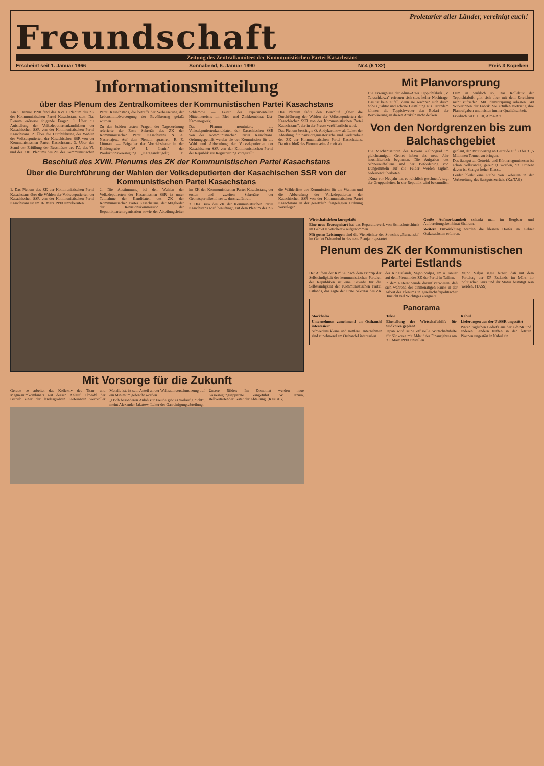Proletarier aller Länder, vereinigt euch!
Freundschaft
Zeitung des Zentralkomitees der Kommunistischen Partei Kasachstans
Erscheint seit 1. Januar 1966 Sonnabend, 6. Januar 1990 Nr.4 (6 132) Preis 3 Kopeken
Informationsmitteilung
über das Plenum des Zentralkomitees der Kommunistischen Partei Kasachstans
Am 5. Januar 1990 fand das XVIII. Plenum des ZK der Kommunistischen Partei Kasachstans statt. Das Plenum erörterte folgende Fragen: 1. Über die Aufstellung der Volksdeputiertenkandidaten der Kasachischen SSR von der Kommunistischen Partei Kasachstans. 2. Über die Durchführung der Wahlen der Volksdeputierten der Kasachischen SSR von der Kommunistischen Partei Kasachstans. 3. Über den Stand der Erfüllung der Beschlüsse des IV., des VI. und des XIII. Plenums des ZK der Kommunistischen Partei Kasachstans, die betreffs der Verbesserung der Lebensmittelversorgung der Bevölkerung gefaßt wurden.
Zu den beiden ersten Fragen der Tagesordnung referierte der Erste Sekretär des ZK der Kommunistischen Partei Kasachstans N. A. Nasarbajew. Auf dem Plenum sprachen: R. E. Littmann — Brigadier der Vortriebshauer in der Kohlengrube „W. I. Lenin" der Produktionsvereinigung „Karagandaugol"; J. P. Schlemow — Leiter des experimentellen Hüttenbereichs im Blei- und Zinkkombinat Ust-Kamenogorsk; ...
Das Plenum nominierte die Volksdeputiertenkandidaten der Kasachischen SSR von der Kommunistischen Partei Kasachtans. Ordnungsgemäß werden sie der Kommission für die Wahl und Abberufung der Volksdeputierten der Kasachischen SSR von der Kommunistischen Partei der Republik zur Registrierung vorgestellt.
Das Plenum faßte den Beschluß „Über die Durchführung der Wahlen der Volksdeputierten der Kasachischen SSR von der Kommunistischen Partei Kasachstans", der in der Presse veröffentlicht wird.
Das Plenum bestätigte O. Abdykarimow als Leiter der Abteilung für parteiorganisatorische und Kaderarbeit des ZK der Kommunistischen Partei Kasachstans. Damit schloß das Plenum seine Arbeit ab.
Beschluß des XVIII. Plenums des ZK der Kommunistischen Partei Kasachstans
Über die Durchführung der Wahlen der Volksdeputierten der Kasachischen SSR von der Kommunistischen Partei Kasachstans
1. Das Plenum des ZK der Kommunistischen Partei Kasachstans über die Wahlen der Volksdeputierten der Kasachischen SSR von der Kommunistischen Partei Kasachstans ist am 16. März 1990 einzuberufen.
2. Die Abstimmung bei den Wahlen der Volksdeputierten der Kasachischen SSR ist unter Teilnahme der Kandidaten des ZK der Kommunistischen Partei Kasachstans, der Mitglieder der Revisionskommission der Republikparteiorganisation sowie der Abteilungsleiter im ZK der Kommunistischen Partei Kasachstans, der ersten und zweiten Sekretäre der Gebietsparteikomitees ... durchzuführen.
3. Das Büro des ZK der Kommunistischen Partei Kasachstans wird beauftragt, auf dem Plenum des ZK die Wählerliste der Kommission für die Wahlen und die Abberufung der Volksdeputierten der Kasachischen SSR von der Kommunistischen Partei Kasachstans in der gesetzlich festgelegten Ordnung vorzulegen.
Mit Planvorsprung
Die Erzeugnisse der Alma-Ataer Teppichfabrik „V. Tereschkowa" erfreuen sich stets hoher Nachfrage. Das ist kein Zufall, denn sie zeichnen sich durch hohe Qualität und schöne Gestaltung aus. Trotzdem können die Teppichweber den Bedarf der Bevölkerung an diesen Artikeln nicht decken.
Dem ist wirklich so. Das Kollektiv der Teppichfabrik gibt sich aber mit dem Erreichten nicht zufrieden. Mit Planvorsprung arbeiten 140 Wirkerinnen der Fabrik. Sie erfüllen vorfristig ihre Planaufgaben und leisten immer Qualitätsarbeit.
Friedrich SATTLER, Alma-Ata
Von den Nordgrenzen bis zum Balchaschgebiet
Die Mechanisatoren des Rayons Zelinograd im gleichnamigen Gebiet haben das neue Jahr haushälterisch begonnen. Die Aufgaben des Schneeaufhaltens und der Beförderung von Düngemitteln auf die Felder werden täglich bedeutend überboten.
„Kurz vor Neujahr hat es reichlich geschneit", sagt der Gruppenleiter. In der Republik wird bekanntlich geplant, den Bruttoertrag an Getreide auf 30 bis 31,5 Millionen Tonnen zu bringen.
Das Saatgut an Getreide und Körnerleguminosen ist schon vollständig gereinigt worden, 93 Prozent davon ist Saatgut hoher Klasse.
Leider bleibt eine Reihe von Gebieten in der Vorbereitung des Saatguts zurück. (KasTAS)
Mit Vorsorge für die Zukunft
Gerade so arbeitet das Kollektiv des Titan- und Magnesiumkombinats seit dessen Anlauf. Obwohl der Betrieb einer der landesgrößten Lieferanten wertvoller Metalle ist, ist sein Anteil an der Weltraumverschmutzung auf ein Minimum gebracht worden.
„Doch besonderen Anlaß zur Freude gibt es vorläufig nicht", meint Alexander Jakutow, Leiter der Gasreinigungsabteilung.
Unsere Bilder: Im Kombinat werden neue Gasreinigungsapparate eingeführt. W. Jazura, stellvertretender Leiter der Abteilung. (KasTAG)
Wirtschaftsleben kurzgefaßt
Eine neue Erzeugnisart hat das Reparaturwerk von Schtschutschinsk im Gebiet Koktschetaw aufgenommen.
Mit guten Leistungen sind die Viehzüchter des Sowchos „Burnenski" im Gebiet Dshambul in das neue Planjahr gestartet.
Große Aufmerksamkeit schenkt man im Bergbau- und Aufbereitungskombinat Shairem.
Weitere Entwicklung werden die kleinen Dörfer im Gebiet Ostkasachstan erfahren.
Plenum des ZK der Kommunistischen Partei Estlands
Der Aufbau der KPdSU nach dem Prinzip der Selbständigkeit der kommunistischen Parteien der Republiken ist eine Gewähr für die Selbständigkeit der Kommunistischen Partei Estlands, das sagte der Erste Sekretär des ZK der KP Estlands, Vajno Väljas, am 4. Januar auf dem Plenum des ZK der Partei in Tallinn.
In dem Referat wurde darauf verwiesen, daß sich während der einmonatigen Pause in der Arbeit des Plenums in gesellschaftspolitischer Hinsicht viel Wichtiges ereignete.
Vajno Väljas sagte ferner, daß auf dem Parteitag der KP Estlands im März ihr politischer Kurs und ihr Status bestätigt sein werden. (TASS)
Panorama
Stockholm
Unternehmen zunehmend an Osthandel interessiert
Schwedens kleine und mittlere Unternehmen sind zunehmend am Osthandel interessiert.
Tokio
Einstellung der Wirtschaftshilfe für Südkorea geplant
Japan wird seine offizielle Wirtschaftshilfe für Südkorea mit Ablauf des Finanzjahres am 31. März 1990 einstellen.
Kabul
Lieferungen aus der UdSSR ungestört
Waren täglichen Bedarfs aus der UdSSR und anderen Ländern treffen in den letzten Wochen ungestört in Kabul ein.